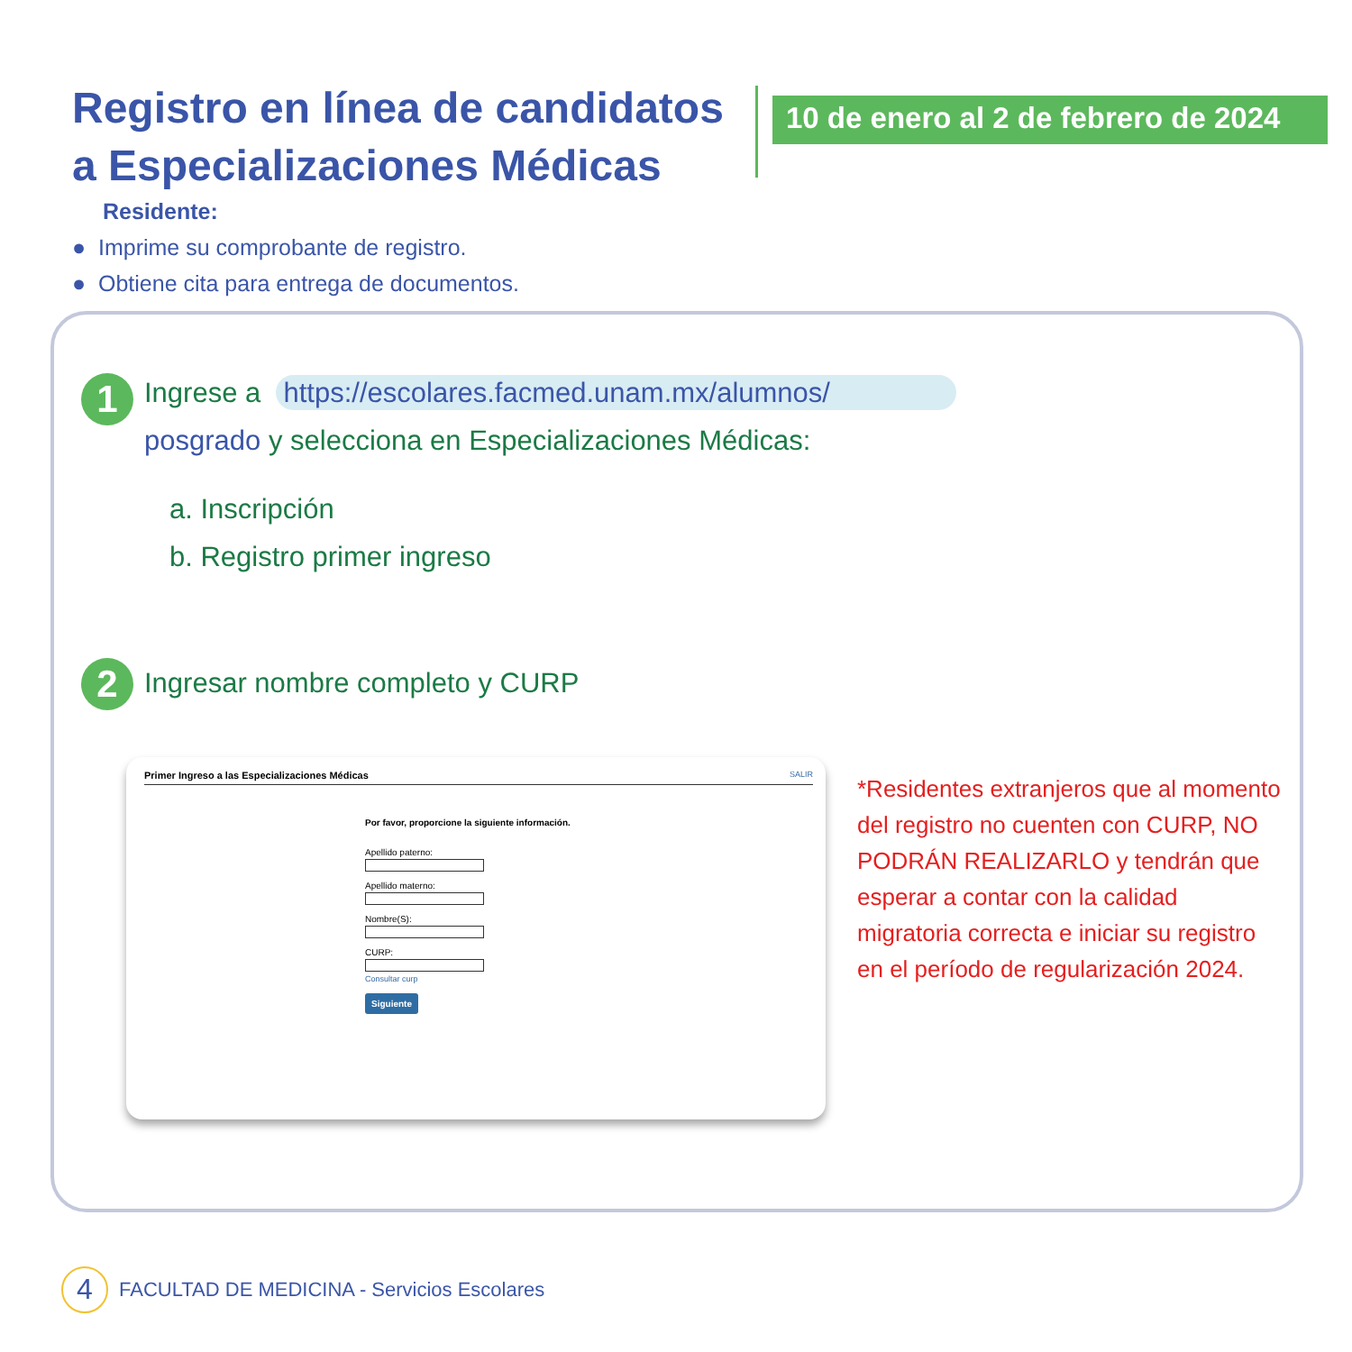Registro en línea de candidatos a Especializaciones Médicas
10 de enero al 2 de febrero de 2024
Residente:
● Imprime su comprobante de registro.
● Obtiene cita para entrega de documentos.
1
Ingrese a https://escolares.facmed.unam.mx/alumnos/
posgrado y selecciona en Especializaciones Médicas:
a. Inscripción
b. Registro primer ingreso
2
Ingresar nombre completo y CURP
Primer Ingreso a las Especializaciones Médicas SALIR
Por favor, proporcione la siguiente información.
Apellido paterno: Apellido materno: Nombre(S): CURP: Consultar curp
Siguiente
*Residentes extranjeros que al momento del registro no cuenten con CURP, NO PODRÁN REALIZARLO y tendrán que esperar a contar con la calidad migratoria correcta e iniciar su registro en el período de regularización 2024.
4 FACULTAD DE MEDICINA - Servicios Escolares